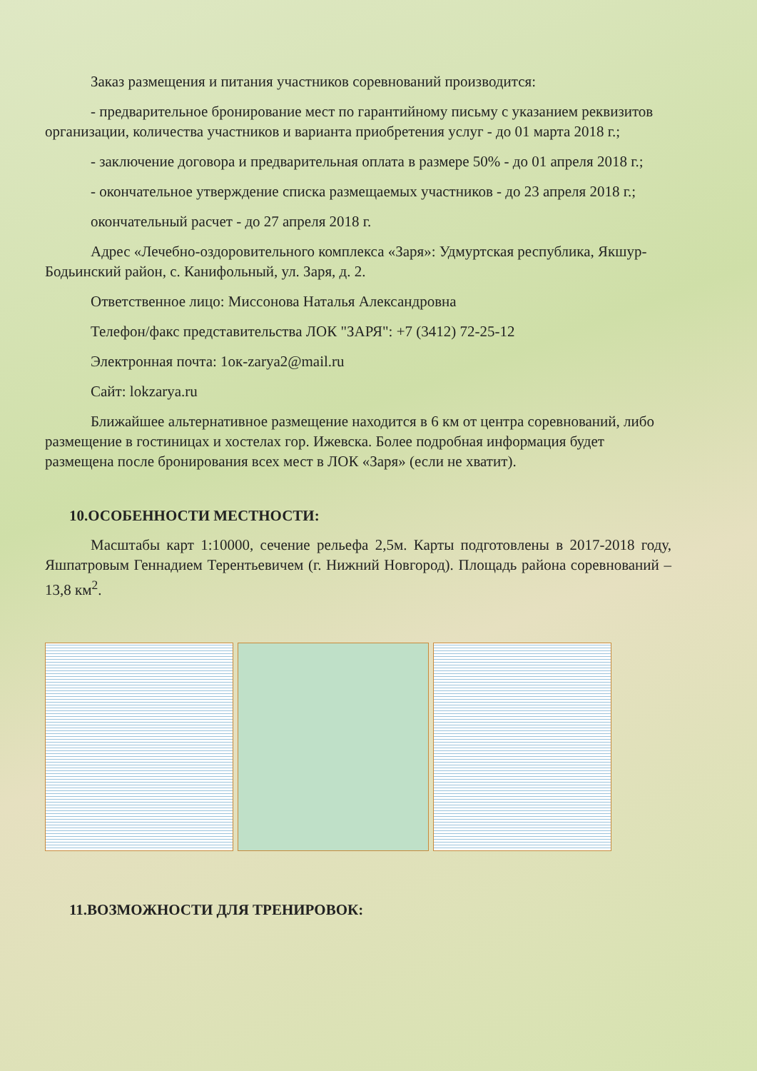Заказ размещения и питания участников соревнований производится:
- предварительное бронирование мест по гарантийному письму с указанием реквизитов организации, количества участников и варианта приобретения услуг - до 01 марта 2018 г.;
- заключение договора и предварительная оплата в размере 50% - до 01 апреля 2018 г.;
- окончательное утверждение списка размещаемых участников - до 23 апреля 2018 г.;
окончательный расчет - до 27 апреля 2018 г.
Адрес «Лечебно-оздоровительного комплекса «Заря»: Удмуртская республика, Якшур- Бодьинский район, с. Канифольный, ул. Заря, д. 2.
Ответственное лицо: Миссонова Наталья Александровна
Телефон/факс представительства ЛОК "ЗАРЯ": +7 (3412) 72-25-12
Электронная почта: 1ок-zarya2@mail.ru
Сайт: lokzarya.ru
Ближайшее альтернативное размещение находится в 6 км от центра соревнований, либо размещение в гостиницах и хостелах гор. Ижевска. Более подробная информация будет размещена после бронирования всех мест в ЛОК «Заря» (если не хватит).
10.ОСОБЕННОСТИ МЕСТНОСТИ:
Масштабы карт 1:10000, сечение рельефа 2,5м. Карты подготовлены в 2017-2018 году, Яшпатровым Геннадием Терентьевичем (г. Нижний Новгород). Площадь района соревнований – 13,8 км<sup>2</sup>.
11.ВОЗМОЖНОСТИ ДЛЯ ТРЕНИРОВОК: